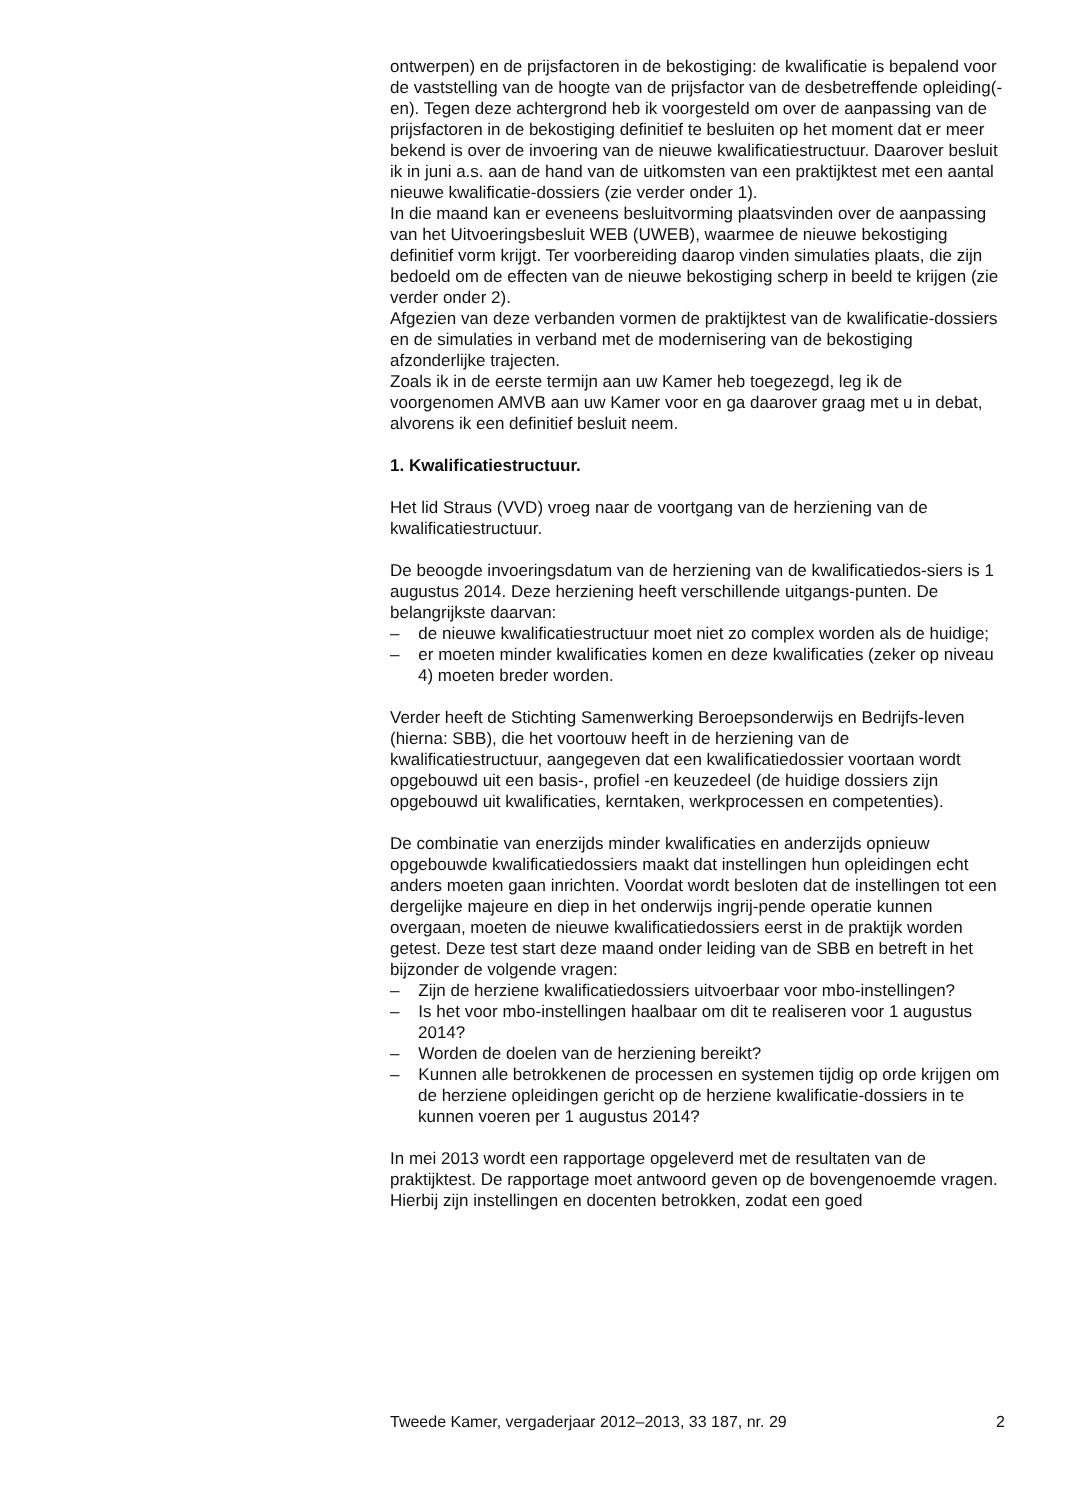ontwerpen) en de prijsfactoren in de bekostiging: de kwalificatie is bepalend voor de vaststelling van de hoogte van de prijsfactor van de desbetreffende opleiding(-en). Tegen deze achtergrond heb ik voorgesteld om over de aanpassing van de prijsfactoren in de bekostiging definitief te besluiten op het moment dat er meer bekend is over de invoering van de nieuwe kwalificatiestructuur. Daarover besluit ik in juni a.s. aan de hand van de uitkomsten van een praktijktest met een aantal nieuwe kwalificatie-dossiers (zie verder onder 1).
In die maand kan er eveneens besluitvorming plaatsvinden over de aanpassing van het Uitvoeringsbesluit WEB (UWEB), waarmee de nieuwe bekostiging definitief vorm krijgt. Ter voorbereiding daarop vinden simulaties plaats, die zijn bedoeld om de effecten van de nieuwe bekostiging scherp in beeld te krijgen (zie verder onder 2).
Afgezien van deze verbanden vormen de praktijktest van de kwalificatie-dossiers en de simulaties in verband met de modernisering van de bekostiging afzonderlijke trajecten.
Zoals ik in de eerste termijn aan uw Kamer heb toegezegd, leg ik de voorgenomen AMVB aan uw Kamer voor en ga daarover graag met u in debat, alvorens ik een definitief besluit neem.
1. Kwalificatiestructuur.
Het lid Straus (VVD) vroeg naar de voortgang van de herziening van de kwalificatiestructuur.
De beoogde invoeringsdatum van de herziening van de kwalificatiedos-siers is 1 augustus 2014. Deze herziening heeft verschillende uitgangs-punten. De belangrijkste daarvan:
– de nieuwe kwalificatiestructuur moet niet zo complex worden als de huidige;
– er moeten minder kwalificaties komen en deze kwalificaties (zeker op niveau 4) moeten breder worden.
Verder heeft de Stichting Samenwerking Beroepsonderwijs en Bedrijfs-leven (hierna: SBB), die het voortouw heeft in de herziening van de kwalificatiestructuur, aangegeven dat een kwalificatiedossier voortaan wordt opgebouwd uit een basis-, profiel -en keuzedeel (de huidige dossiers zijn opgebouwd uit kwalificaties, kerntaken, werkprocessen en competenties).
De combinatie van enerzijds minder kwalificaties en anderzijds opnieuw opgebouwde kwalificatiedossiers maakt dat instellingen hun opleidingen echt anders moeten gaan inrichten. Voordat wordt besloten dat de instellingen tot een dergelijke majeure en diep in het onderwijs ingrij-pende operatie kunnen overgaan, moeten de nieuwe kwalificatiedossiers eerst in de praktijk worden getest. Deze test start deze maand onder leiding van de SBB en betreft in het bijzonder de volgende vragen:
– Zijn de herziene kwalificatiedossiers uitvoerbaar voor mbo-instellingen?
– Is het voor mbo-instellingen haalbaar om dit te realiseren voor 1 augustus 2014?
– Worden de doelen van de herziening bereikt?
– Kunnen alle betrokkenen de processen en systemen tijdig op orde krijgen om de herziene opleidingen gericht op de herziene kwalificatie-dossiers in te kunnen voeren per 1 augustus 2014?
In mei 2013 wordt een rapportage opgeleverd met de resultaten van de praktijktest. De rapportage moet antwoord geven op de bovengenoemde vragen. Hierbij zijn instellingen en docenten betrokken, zodat een goed
Tweede Kamer, vergaderjaar 2012–2013, 33 187, nr. 29 2